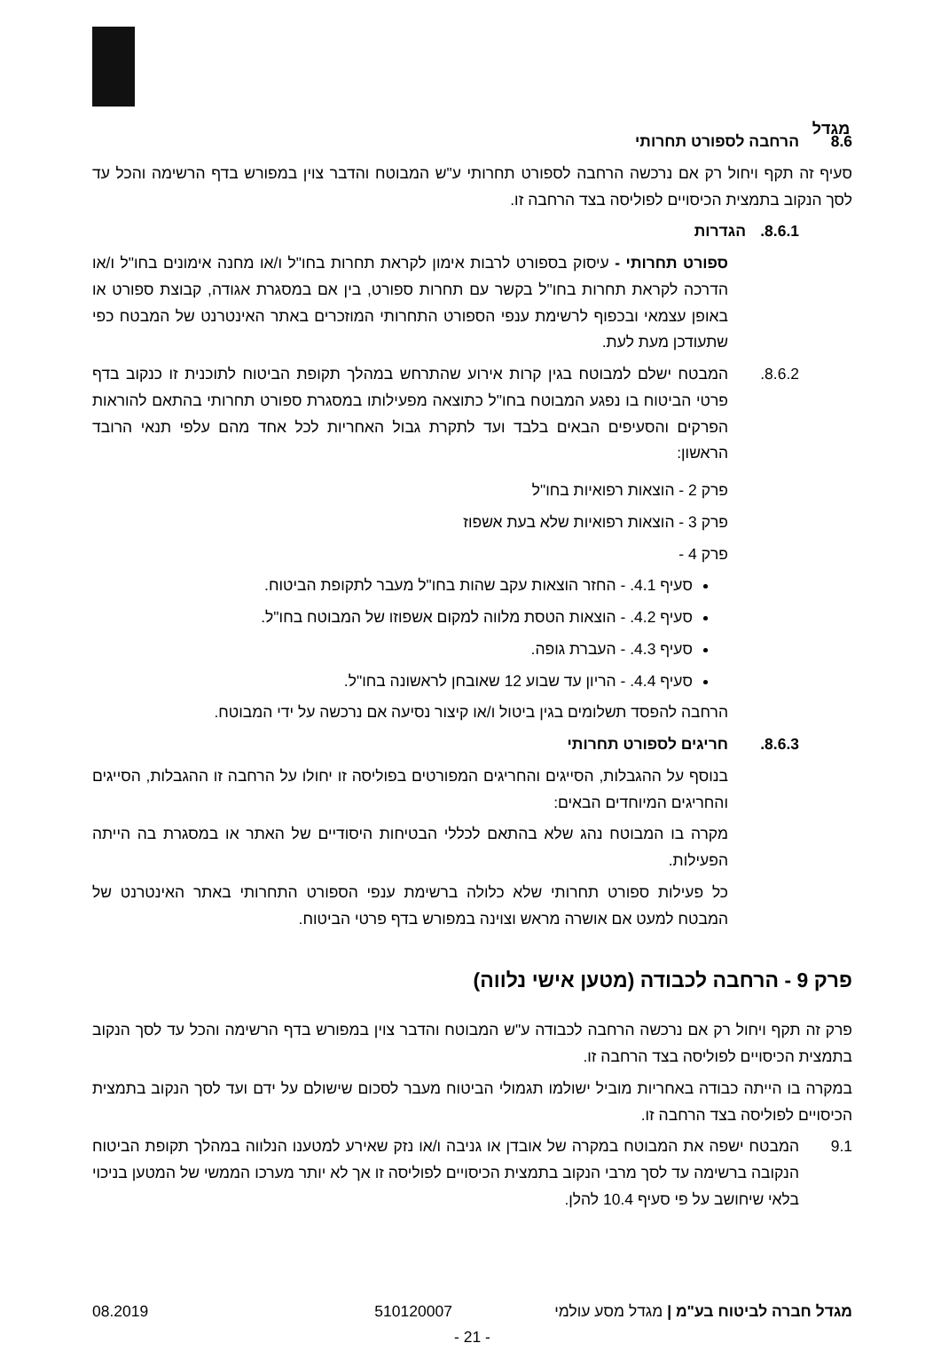מגדל
8.6 הרחבה לספורט תחרותי
סעיף זה תקף ויחול רק אם נרכשה הרחבה לספורט תחרותי ע"ש המבוטח והדבר צוין במפורש בדף הרשימה והכל עד לסך הנקוב בתמצית הכיסויים לפוליסה בצד הרחבה זו.
8.6.1. הגדרות
ספורט תחרותי - עיסוק בספורט לרבות אימון לקראת תחרות בחו"ל ו/או מחנה אימונים בחו"ל ו/או הדרכה לקראת תחרות בחו"ל בקשר עם תחרות ספורט, בין אם במסגרת אגודה, קבוצת ספורט או באופן עצמאי ובכפוף לרשימת ענפי הספורט התחרותי המוזכרים באתר האינטרנט של המבטח כפי שתעודכן מעת לעת.
8.6.2. המבטח ישלם למבוטח בגין קרות אירוע שהתרחש במהלך תקופת הביטוח לתוכנית זו כנקוב בדף פרטי הביטוח בו נפגע המבוטח בחו"ל כתוצאה מפעילותו במסגרת ספורט תחרותי בהתאם להוראות הפרקים והסעיפים הבאים בלבד ועד לתקרת גבול האחריות לכל אחד מהם עלפי תנאי הרובד הראשון:
פרק 2 - הוצאות רפואיות בחו"ל
פרק 3 - הוצאות רפואיות שלא בעת אשפוז
פרק 4 -
סעיף 4.1. - החזר הוצאות עקב שהות בחו"ל מעבר לתקופת הביטוח.
סעיף 4.2. - הוצאות הטסת מלווה למקום אשפוזו של המבוטח בחו"ל.
סעיף 4.3. - העברת גופה.
סעיף 4.4. - הריון עד שבוע 12 שאובחן לראשונה בחו"ל.
הרחבה להפסד תשלומים בגין ביטול ו/או קיצור נסיעה אם נרכשה על ידי המבוטח.
8.6.3. חריגים לספורט תחרותי
בנוסף על ההגבלות, הסייגים והחריגים המפורטים בפוליסה זו יחולו על הרחבה זו ההגבלות, הסייגים והחריגים המיוחדים הבאים:
מקרה בו המבוטח נהג שלא בהתאם לכללי הבטיחות היסודיים של האתר או במסגרת בה הייתה הפעילות.
כל פעילות ספורט תחרותי שלא כלולה ברשימת ענפי הספורט התחרותי באתר האינטרנט של המבטח למעט אם אושרה מראש וצוינה במפורש בדף פרטי הביטוח.
פרק 9 - הרחבה לכבודה (מטען אישי נלווה)
פרק זה תקף ויחול רק אם נרכשה הרחבה לכבודה ע"ש המבוטח והדבר צוין במפורש בדף הרשימה והכל עד לסך הנקוב בתמצית הכיסויים לפוליסה בצד הרחבה זו.
במקרה בו הייתה כבודה באחריות מוביל ישולמו תגמולי הביטוח מעבר לסכום שישולם על ידם ועד לסך הנקוב בתמצית הכיסויים לפוליסה בצד הרחבה זו.
9.1 המבטח ישפה את המבוטח במקרה של אובדן או גניבה ו/או נזק שאירע למטענו הנלווה במהלך תקופת הביטוח הנקובה ברשימה עד לסך מרבי הנקוב בתמצית הכיסויים לפוליסה זו אך לא יותר מערכו הממשי של המטען בניכוי בלאי שיחושב על פי סעיף 10.4 להלן.
מגדל חברה לביטוח בע"מ | מגדל מסע עולמי
510120007 08.2019
- 21 -